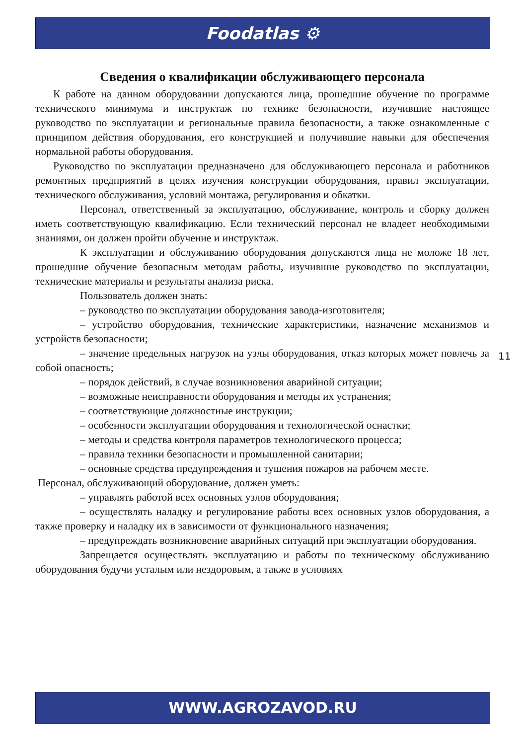Foodatlas ⚙
Сведения о квалификации обслуживающего персонала
К работе на данном оборудовании допускаются лица, прошедшие обучение по программе технического минимума и инструктаж по технике безопасности, изучившие настоящее руководство по эксплуатации и региональные правила безопасности, а также ознакомленные с принципом действия оборудования, его конструкцией и получившие навыки для обеспечения нормальной работы оборудования.
Руководство по эксплуатации предназначено для обслуживающего персонала и работников ремонтных предприятий в целях изучения конструкции оборудования, правил эксплуатации, технического обслуживания, условий монтажа, регулирования и обкатки.
Персонал, ответственный за эксплуатацию, обслуживание, контроль и сборку должен иметь соответствующую квалификацию. Если технический персонал не владеет необходимыми знаниями, он должен пройти обучение и инструктаж.
К эксплуатации и обслуживанию оборудования допускаются лица не моложе 18 лет, прошедшие обучение безопасным методам работы, изучившие руководство по эксплуатации, технические материалы и результаты анализа риска.
Пользователь должен знать:
– руководство по эксплуатации оборудования завода-изготовителя;
– устройство оборудования, технические характеристики, назначение механизмов и устройств безопасности;
– значение предельных нагрузок на узлы оборудования, отказ которых может повлечь за собой опасность;
– порядок действий, в случае возникновения аварийной ситуации;
– возможные неисправности оборудования и методы их устранения;
– соответствующие должностные инструкции;
– особенности эксплуатации оборудования и технологической оснастки;
– методы и средства контроля параметров технологического процесса;
– правила техники безопасности и промышленной санитарии;
– основные средства предупреждения и тушения пожаров на рабочем месте.
Персонал, обслуживающий оборудование, должен уметь:
– управлять работой всех основных узлов оборудования;
– осуществлять наладку и регулирование работы всех основных узлов оборудования, а также проверку и наладку их в зависимости от функционального назначения;
– предупреждать возникновение аварийных ситуаций при эксплуатации оборудования.
Запрещается осуществлять эксплуатацию и работы по техническому обслуживанию оборудования будучи усталым или нездоровым, а также в условиях
11
WWW.AGROZAVOD.RU